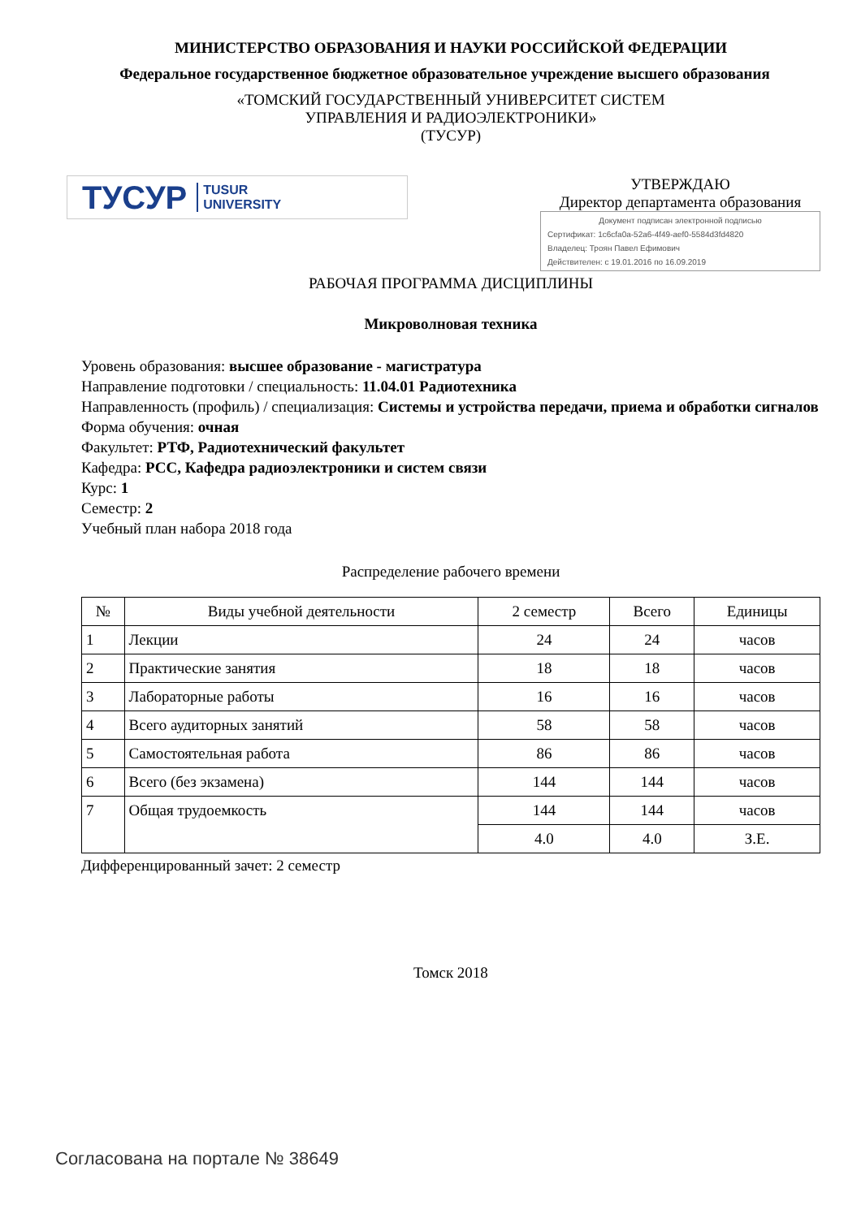МИНИСТЕРСТВО ОБРАЗОВАНИЯ И НАУКИ РОССИЙСКОЙ ФЕДЕРАЦИИ
Федеральное государственное бюджетное образовательное учреждение высшего образования
«ТОМСКИЙ ГОСУДАРСТВЕННЫЙ УНИВЕРСИТЕТ СИСТЕМ
УПРАВЛЕНИЯ И РАДИОЭЛЕКТРОНИКИ»
(ТУСУР)
ТУСУР TUSUR
UNIVERSITY
УТВЕРЖДАЮ
Директор департамента образования
Документ подписан электронной подписью
Сертификат: 1c6cfa0a-52a6-4f49-aef0-5584d3fd4820
Владелец: Троян Павел Ефимович
Действителен: с 19.01.2016 по 16.09.2019
РАБОЧАЯ ПРОГРАММА ДИСЦИПЛИНЫ
Микроволновая техника
Уровень образования: высшее образование - магистратура
Направление подготовки / специальность: 11.04.01 Радиотехника
Направленность (профиль) / специализация: Системы и устройства передачи, приема и обработки сигналов
Форма обучения: очная
Факультет: РТФ, Радиотехнический факультет
Кафедра: РСС, Кафедра радиоэлектроники и систем связи
Курс: 1
Семестр: 2
Учебный план набора 2018 года
Распределение рабочего времени
| № | Виды учебной деятельности | 2 семестр | Всего | Единицы |
| --- | --- | --- | --- | --- |
| 1 | Лекции | 24 | 24 | часов |
| 2 | Практические занятия | 18 | 18 | часов |
| 3 | Лабораторные работы | 16 | 16 | часов |
| 4 | Всего аудиторных занятий | 58 | 58 | часов |
| 5 | Самостоятельная работа | 86 | 86 | часов |
| 6 | Всего (без экзамена) | 144 | 144 | часов |
| 7 | Общая трудоемкость | 144 | 144 | часов |
| | | 4.0 | 4.0 | З.Е. |
Дифференцированный зачет: 2 семестр
Томск 2018
Согласована на портале № 38649